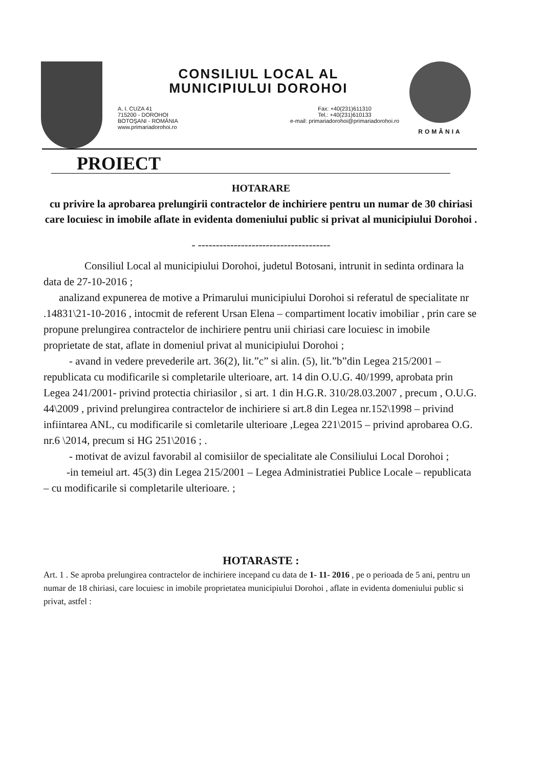CONSILIUL LOCAL AL
MUNICIPIULUI DOROHOI
A. I. CUZA 41
715200 - DOROHOI
BOTOŞANI - ROMÂNIA
www.primariadorohoi.ro
Fax: +40(231)611310
Tel.: +40(231)610133
e-mail: primariadorohoi@primariadorohoi.ro
ROMÂNIA
PROIECT
HOTARARE
cu privire la aprobarea prelungirii contractelor de inchiriere pentru un numar de 30 chiriasi care locuiesc in imobile aflate in evidenta domeniului public si privat al municipiului Dorohoi .
- -------------------------------------
Consiliul Local al municipiului Dorohoi, judetul Botosani, intrunit in sedinta ordinara la data de 27-10-2016 ;
analizand expunerea de motive a Primarului municipiului Dorohoi si referatul de specialitate nr .14831\21-10-2016 , intocmit de referent Ursan Elena – compartiment locativ imobiliar , prin care se propune prelungirea contractelor de inchiriere pentru unii chiriasi care locuiesc in imobile proprietate de stat, aflate in domeniul privat al municipiului Dorohoi ;
- avand in vedere prevederile art. 36(2), lit.”c” si alin. (5), lit.”b”din Legea 215/2001 – republicata cu modificarile si completarile ulterioare, art. 14 din O.U.G. 40/1999, aprobata prin Legea 241/2001- privind protectia chiriasilor , si art. 1 din H.G.R. 310/28.03.2007 , precum , O.U.G. 44\2009 , privind prelungirea contractelor de inchiriere si art.8 din Legea nr.152\1998 – privind infiintarea ANL, cu modificarile si comletarile ulterioare ,Legea 221\2015 – privind aprobarea O.G. nr.6 \2014, precum si HG 251\2016 ; .
- motivat de avizul favorabil al comisiilor de specialitate ale Consiliului Local Dorohoi ;
-in temeiul art. 45(3) din Legea 215/2001 – Legea Administratiei Publice Locale – republicata – cu modificarile si completarile ulterioare. ;
HOTARASTE :
Art. 1 . Se aproba prelungirea contractelor de inchiriere incepand cu data de 1- 11- 2016 , pe o perioada de 5 ani, pentru un numar de 18 chiriasi, care locuiesc in imobile proprietatea municipiului Dorohoi , aflate in evidenta domeniului public si privat, astfel :